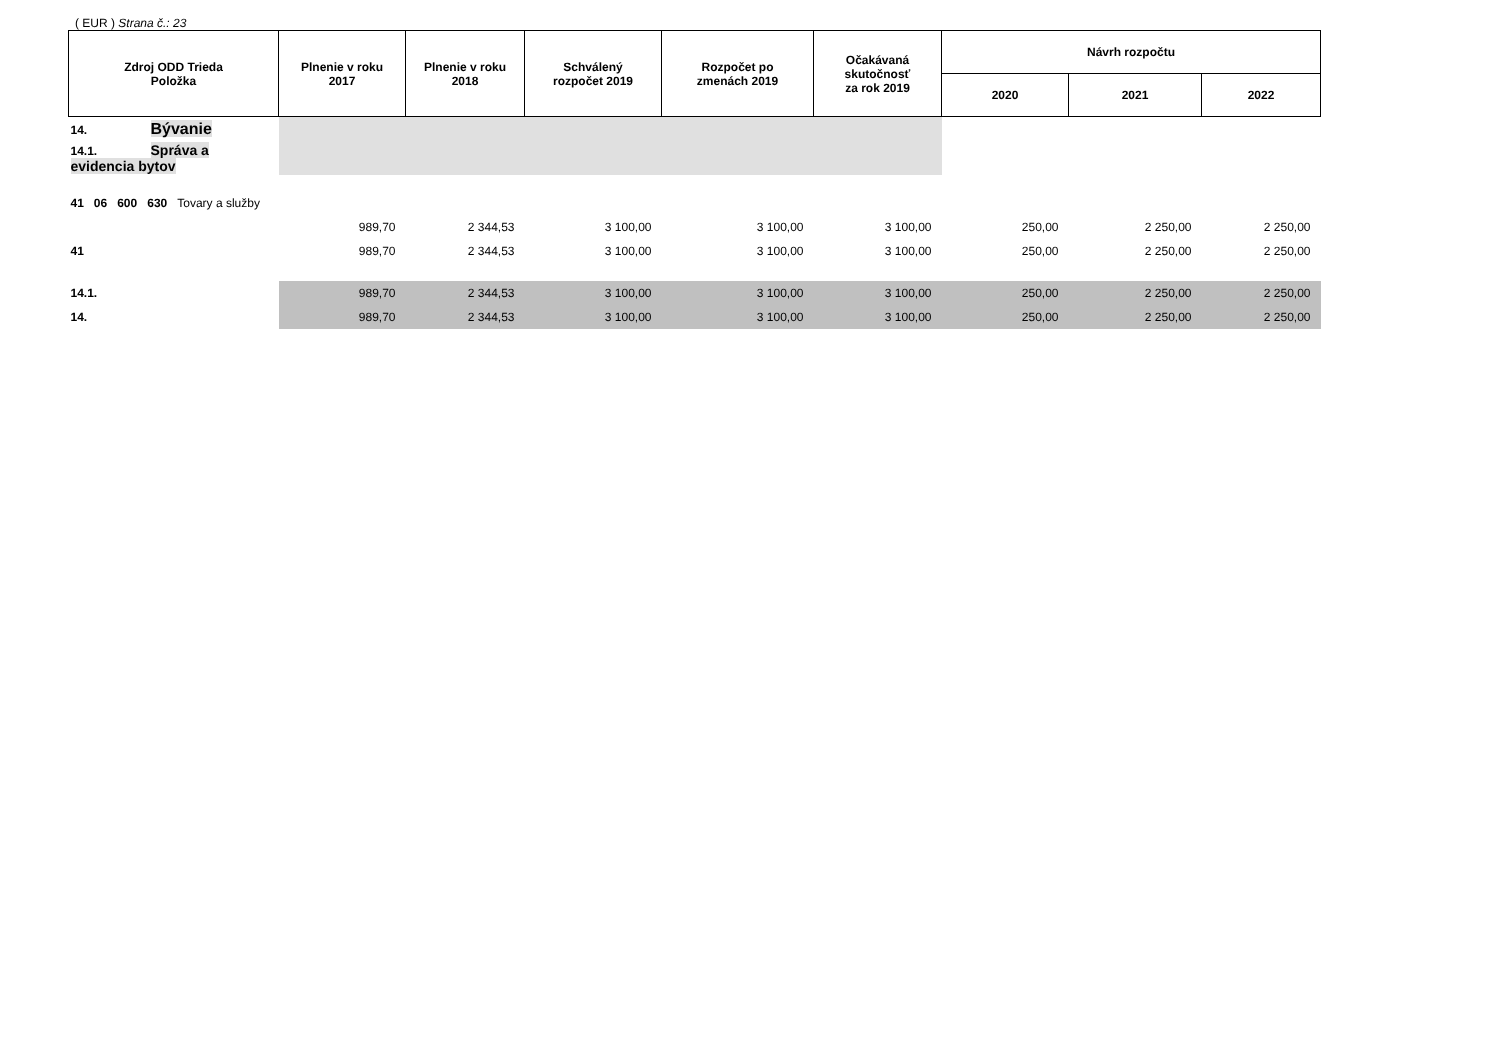( EUR ) Strana č.: 23
| Zdroj ODD Trieda Položka | Plnenie v roku 2017 | Plnenie v roku 2018 | Schválený rozpočet 2019 | Rozpočet po zmenách 2019 | Očakávaná skutočnosť za rok 2019 | Návrh rozpočtu | | |
| --- | --- | --- | --- | --- | --- | --- | --- | --- |
| | | | | | | 2020 | 2021 | 2022 |
| 14. Bývanie | | | | | | | | |
| 14.1. Správa a evidencia bytov | | | | | | | | |
| 41 06 600 630 Tovary a služby | | | | | | | | |
| | 989,70 | 2 344,53 | 3 100,00 | 3 100,00 | 3 100,00 | 250,00 | 2 250,00 | 2 250,00 |
| 41 | 989,70 | 2 344,53 | 3 100,00 | 3 100,00 | 3 100,00 | 250,00 | 2 250,00 | 2 250,00 |
| 14.1. | 989,70 | 2 344,53 | 3 100,00 | 3 100,00 | 3 100,00 | 250,00 | 2 250,00 | 2 250,00 |
| 14. | 989,70 | 2 344,53 | 3 100,00 | 3 100,00 | 3 100,00 | 250,00 | 2 250,00 | 2 250,00 |